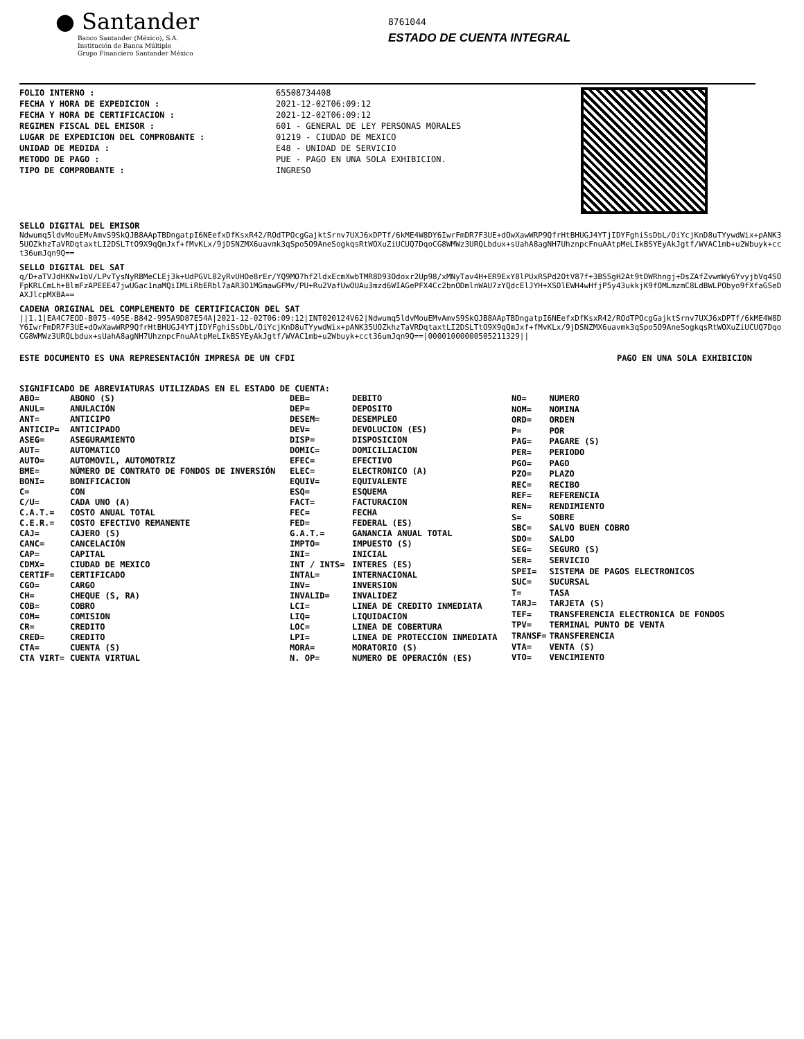● Santander
Banco Santander (México), S.A.
Institución de Banca Múltiple
Grupo Financiero Santander México
8761044
ESTADO DE CUENTA INTEGRAL
FOLIO INTERNO :
FECHA Y HORA DE EXPEDICION :
FECHA Y HORA DE CERTIFICACION :
REGIMEN FISCAL DEL EMISOR :
LUGAR DE EXPEDICION DEL COMPROBANTE :
UNIDAD DE MEDIDA :
METODO DE PAGO :
TIPO DE COMPROBANTE :
65508734408
2021-12-02T06:09:12
2021-12-02T06:09:12
601 - GENERAL DE LEY PERSONAS MORALES
01219 - CIUDAD DE MEXICO
E48 - UNIDAD DE SERVICIO
PUE - PAGO EN UNA SOLA EXHIBICION.
INGRESO
SELLO DIGITAL DEL EMISOR
Ndwumq5ldvMouEMvAmvS9SkQJB8AApTBDngatpI6NEefxDfKsxR42/ROdTPOcgGajktSrnv7UXJ6xDPTf/6kME4W8DY6IwrFmDR7F3UE+dOwXawWRP9QfrHtBHUGJ4YTjIDYFghiSsDbL/OiYcjKnD8uTYywdWix+pANK35UOZkhzTaVRDqtaxtLI2DSLTtO9X9qQmJxf+fMvKLx/9jDSNZMX6uavmk3qSpo5O9AneSogkqsRtWOXuZiUCUQ7DqoCG8WMWz3URQLbdux+sUahA8agNH7UhznpcFnuAAtpMeLIkBSYEyAkJgtf/WVAC1mb+u2Wbuyk+cct36umJqn9Q==
SELLO DIGITAL DEL SAT
q/D+aTVJdHKNw1bV/LPvTysNyRBMeCLEj3k+UdPGVL82yRvUHOe8rEr/YQ9MO7hf2ldxEcmXwbTMR8D93Odoxr2Up98/xMNyTav4H+ER9ExY8lPUxRSPd2OtV87f+3BSSgH2At9tDWRhngj+DsZAfZvwmWy6YvyjbVq4SOFpKRLCmLh+BlmFzAPEEE47jwUGac1naMQiIMLiRbERbl7aAR3O1MGmawGFMv/PU+Ru2VafUwOUAu3mzd6WIAGePFX4Cc2bnODmlnWAU7zYQdcElJYH+XSOlEWH4wHfjP5y43ukkjK9fOMLmzmC8LdBWLPObyo9fXfaGSeDAXJlcpMXBA==
CADENA ORIGINAL DEL COMPLEMENTO DE CERTIFICACION DEL SAT
||1.1|EA4C7EOD-B075-405E-B842-995A9D87E54A|2021-12-02T06:09:12|INT020124V62|Ndwumq5ldvMouEMvAmvS9SkQJB8AApTBDngatpI6NEefxDfKsxR42/ROdTPOcgGajktSrnv7UXJ6xDPTf/6kME4W8DY6IwrFmDR7F3UE+dOwXawWRP9QfrHtBHUGJ4YTjIDYFghiSsDbL/OiYcjKnD8uTYywdWix+pANK35UOZkhzTaVRDqtaxtLI2DSLTtO9X9qQmJxf+fMvKLx/9jDSNZMX6uavmk3qSpo5O9AneSogkqsRtWOXuZiUCUQ7DqoCG8WMWz3URQLbdux+sUahA8agNH7UhznpcFnuAAtpMeLIkBSYEyAkJgtf/WVAC1mb+u2Wbuyk+cct36umJqn9Q==|00001000000505211329||
ESTE DOCUMENTO ES UNA REPRESENTACIÓN IMPRESA DE UN CFDI PAGO EN UNA SOLA EXHIBICION
SIGNIFICADO DE ABREVIATURAS UTILIZADAS EN EL ESTADO DE CUENTA:
| ABO= | ABONO (S) |
| ANUL= | ANULACIÓN |
| ANT= | ANTICIPO |
| ANTICIP= | ANTICIPADO |
| ASEG= | ASEGURAMIENTO |
| AUT= | AUTOMATICO |
| AUTO= | AUTOMOVIL, AUTOMOTRIZ |
| BME= | NÚMERO DE CONTRATO DE FONDOS DE INVERSIÓN |
| BONI= | BONIFICACION |
| C= | CON |
| C/U= | CADA UNO (A) |
| C.A.T.= | COSTO ANUAL TOTAL |
| C.E.R.= | COSTO EFECTIVO REMANENTE |
| CAJ= | CAJERO (S) |
| CANC= | CANCELACIÓN |
| CAP= | CAPITAL |
| CDMX= | CIUDAD DE MEXICO |
| CERTIF= | CERTIFICADO |
| CGO= | CARGO |
| CH= | CHEQUE (S, RA) |
| COB= | COBRO |
| COM= | COMISION |
| CR= | CREDITO |
| CRED= | CREDITO |
| CTA= | CUENTA (S) |
| CTA VIRT= | CUENTA VIRTUAL |
| DEB= | DEBITO |
| DEP= | DEPOSITO |
| DESEM= | DESEMPLEO |
| DEV= | DEVOLUCION (ES) |
| DISP= | DISPOSICION |
| DOMIC= | DOMICILIACION |
| EFEC= | EFECTIVO |
| ELEC= | ELECTRONICO (A) |
| EQUIV= | EQUIVALENTE |
| ESQ= | ESQUEMA |
| FACT= | FACTURACION |
| FEC= | FECHA |
| FED= | FEDERAL (ES) |
| G.A.T.= | GANANCIA ANUAL TOTAL |
| IMPTO= | IMPUESTO (S) |
| INI= | INICIAL |
| INT / INTS= | INTERES (ES) |
| INTAL= | INTERNACIONAL |
| INV= | INVERSION |
| INVALID= | INVALIDEZ |
| LCI= | LINEA DE CREDITO INMEDIATA |
| LIQ= | LIQUIDACION |
| LOC= | LINEA DE COBERTURA |
| LPI= | LINEA DE PROTECCION INMEDIATA |
| MORA= | MORATORIO (S) |
| N. OP= | NUMERO DE OPERACIÓN (ES) |
| NO= | NUMERO |
| NOM= | NOMINA |
| ORD= | ORDEN |
| P= | POR |
| PAG= | PAGARE (S) |
| PER= | PERIODO |
| PGO= | PAGO |
| PZO= | PLAZO |
| REC= | RECIBO |
| REF= | REFERENCIA |
| REN= | RENDIMIENTO |
| S= | SOBRE |
| SBC= | SALVO BUEN COBRO |
| SDO= | SALDO |
| SEG= | SEGURO (S) |
| SER= | SERVICIO |
| SPEI= | SISTEMA DE PAGOS ELECTRONICOS |
| SUC= | SUCURSAL |
| T= | TASA |
| TARJ= | TARJETA (S) |
| TEF= | TRANSFERENCIA ELECTRONICA DE FONDOS |
| TPV= | TERMINAL PUNTO DE VENTA |
| TRANSF= | TRANSFERENCIA |
| VTA= | VENTA (S) |
| VTO= | VENCIMIENTO |